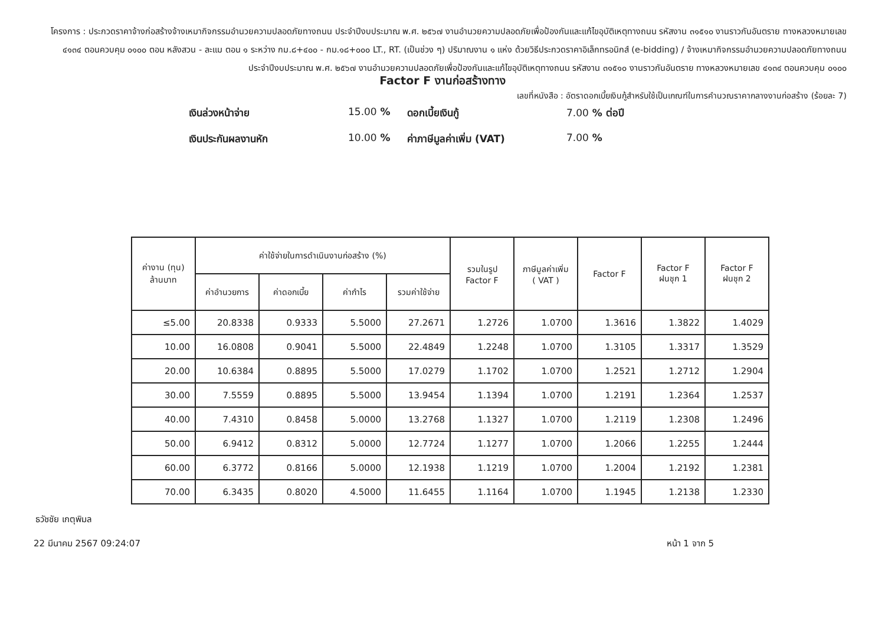โครงการ : ประกวดราคาจ้างก่อสร้างจ้างเหมากิจกรรมอำนวยความปลอดภัยทางถนน ประจำปีงบประมาณ พ.ศ. ๒๕๖๗ งานอำนวยความปลอดภัยเพื่อป้องกันและแก้ไขอุบัติเหตุทางถนน รหัสงาน ๓๑๕๑๐ งานราวกันอันตราย ทางหลวงหมายเลข ๔๑๓๔ ตอนควบคุม ๐๑๐๐ ตอน หลังสวน - ละแม ตอน ๑ ระหว่าง กม.๘+๔๐๐ - กม.๑๘+๐๐๐ LT., RT. (เป็นช่วง ๆ) ปริมาณงาน ๑ แห่ง ด้วยวิธีประกวดราคาอิเล็กทรอนิกส์ (e-bidding) / จ้างเหมากิจกรรมอำนวยความปลอดภัยทางถนน ประจำปีงบประมาณ พ.ศ. ๒๕๖๗ งานอำนวยความปลอดภัยเพื่อป้องกันและแก้ไขอุบัติเหตุทางถนน รหัสงาน ๓๑๕๑๐ งานราวกันอันตราย ทางหลวงหมายเลข ๔๑๓๔ ตอนควบคุม ๐๑๐๐
Factor F งานก่อสร้างทาง
เลขที่หนังสือ : อัตราดอกเบี้ยเงินกู้สำหรับใช้เป็นเกณฑ์ในการคำนวณราคากลางงานก่อสร้าง (ร้อยละ 7)
เงินล่วงหน้าจ่าย
15.00 %
ดอกเบี้ยเงินกู้
7.00 % ต่อปี
เงินประกันผลงานหัก
10.00 %
ค่าภาษีมูลค่าเพิ่ม (VAT)
7.00 %
| ค่างาน (ทุน) ล้านบาท | ค่าใช้จ่ายในการดำเนินงานก่อสร้าง (%) | | | | รวมในรูป Factor F | ภาษีมูลค่าเพิ่ม ( VAT ) | Factor F | Factor F ฝนชุก 1 | Factor F ฝนชุก 2 |
| --- | --- | --- | --- | --- | --- | --- | --- | --- | --- |
| | ค่าอำนวยการ | ค่าดอกเบี้ย | ค่ากำไร | รวมค่าใช้จ่าย | | | | | |
| ≤5.00 | 20.8338 | 0.9333 | 5.5000 | 27.2671 | 1.2726 | 1.0700 | 1.3616 | 1.3822 | 1.4029 |
| 10.00 | 16.0808 | 0.9041 | 5.5000 | 22.4849 | 1.2248 | 1.0700 | 1.3105 | 1.3317 | 1.3529 |
| 20.00 | 10.6384 | 0.8895 | 5.5000 | 17.0279 | 1.1702 | 1.0700 | 1.2521 | 1.2712 | 1.2904 |
| 30.00 | 7.5559 | 0.8895 | 5.5000 | 13.9454 | 1.1394 | 1.0700 | 1.2191 | 1.2364 | 1.2537 |
| 40.00 | 7.4310 | 0.8458 | 5.0000 | 13.2768 | 1.1327 | 1.0700 | 1.2119 | 1.2308 | 1.2496 |
| 50.00 | 6.9412 | 0.8312 | 5.0000 | 12.7724 | 1.1277 | 1.0700 | 1.2066 | 1.2255 | 1.2444 |
| 60.00 | 6.3772 | 0.8166 | 5.0000 | 12.1938 | 1.1219 | 1.0700 | 1.2004 | 1.2192 | 1.2381 |
| 70.00 | 6.3435 | 0.8020 | 4.5000 | 11.6455 | 1.1164 | 1.0700 | 1.1945 | 1.2138 | 1.2330 |
ธวัชชัย เกตุพิมล
22 มีนาคม 2567 09:24:07 หน้า 1 จาก 5